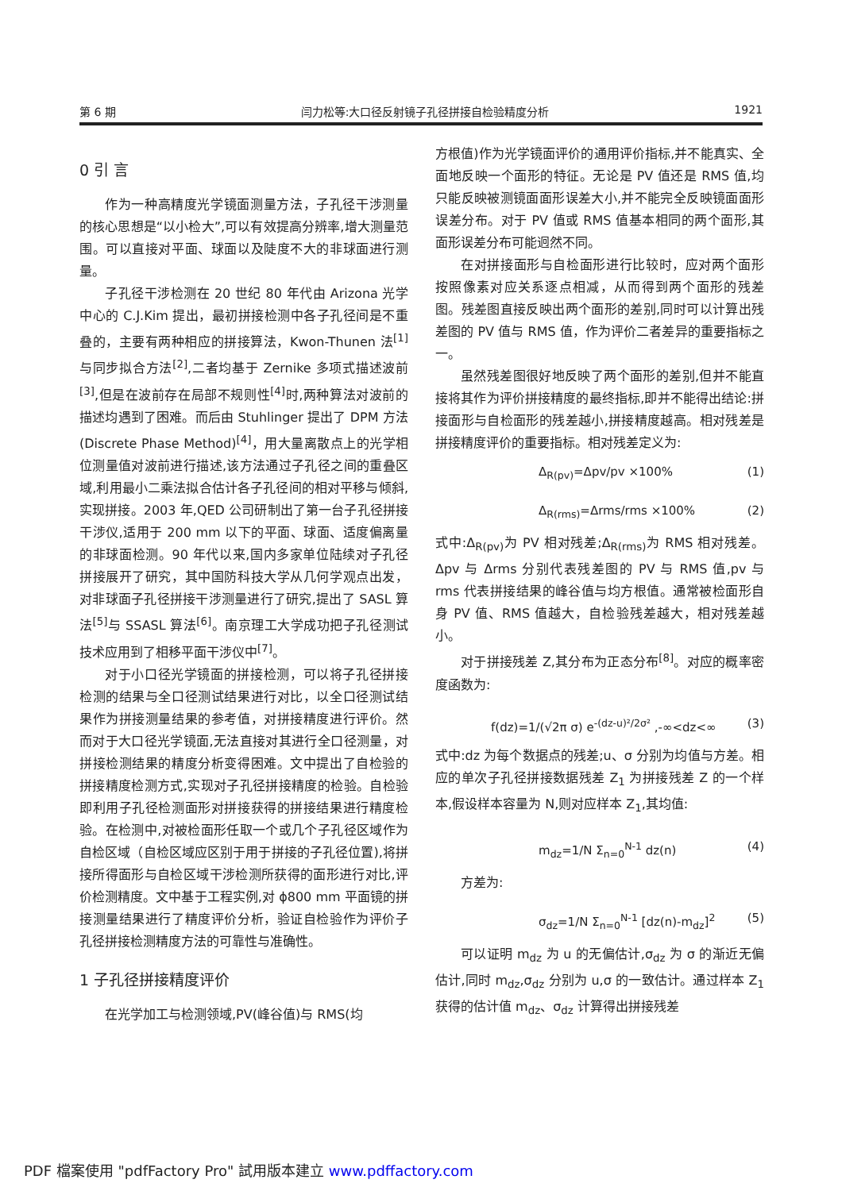第 6 期 闫力松等:大口径反射镜子孔径拼接自检验精度分析 1921
0 引 言
作为一种高精度光学镜面测量方法，子孔径干涉测量的核心思想是“以小检大”,可以有效提高分辨率,增大测量范围。可以直接对平面、球面以及陡度不大的非球面进行测量。
子孔径干涉检测在 20 世纪 80 年代由 Arizona 光学中心的 C.J.Kim 提出，最初拼接检测中各子孔径间是不重叠的，主要有两种相应的拼接算法，Kwon-Thunen 法<sup>[1]</sup>与同步拟合方法<sup>[2]</sup>,二者均基于 Zernike 多项式描述波前<sup>[3]</sup>,但是在波前存在局部不规则性<sup>[4]</sup>时,两种算法对波前的描述均遇到了困难。而后由 Stuhlinger 提出了 DPM 方法(Discrete Phase Method)<sup>[4]</sup>，用大量离散点上的光学相位测量值对波前进行描述,该方法通过子孔径之间的重叠区域,利用最小二乘法拟合估计各子孔径间的相对平移与倾斜,实现拼接。2003 年,QED 公司研制出了第一台子孔径拼接干涉仪,适用于 200 mm 以下的平面、球面、适度偏离量的非球面检测。90 年代以来,国内多家单位陆续对子孔径拼接展开了研究，其中国防科技大学从几何学观点出发，对非球面子孔径拼接干涉测量进行了研究,提出了 SASL 算法<sup>[5]</sup>与 SSASL 算法<sup>[6]</sup>。南京理工大学成功把子孔径测试技术应用到了相移平面干涉仪中<sup>[7]</sup>。
对于小口径光学镜面的拼接检测，可以将子孔径拼接检测的结果与全口径测试结果进行对比，以全口径测试结果作为拼接测量结果的参考值，对拼接精度进行评价。然而对于大口径光学镜面,无法直接对其进行全口径测量，对拼接检测结果的精度分析变得困难。文中提出了自检验的拼接精度检测方式,实现对子孔径拼接精度的检验。自检验即利用子孔径检测面形对拼接获得的拼接结果进行精度检验。在检测中,对被检面形任取一个或几个子孔径区域作为自检区域（自检区域应区别于用于拼接的子孔径位置),将拼接所得面形与自检区域干涉检测所获得的面形进行对比,评价检测精度。文中基于工程实例,对 ϕ800 mm 平面镜的拼接测量结果进行了精度评价分析，验证自检验作为评价子孔径拼接检测精度方法的可靠性与准确性。
1 子孔径拼接精度评价
在光学加工与检测领域,PV(峰谷值)与 RMS(均
方根值)作为光学镜面评价的通用评价指标,并不能真实、全面地反映一个面形的特征。无论是 PV 值还是 RMS 值,均只能反映被测镜面面形误差大小,并不能完全反映镜面面形误差分布。对于 PV 值或 RMS 值基本相同的两个面形,其面形误差分布可能迥然不同。
在对拼接面形与自检面形进行比较时，应对两个面形按照像素对应关系逐点相减，从而得到两个面形的残差图。残差图直接反映出两个面形的差别,同时可以计算出残差图的 PV 值与 RMS 值，作为评价二者差异的重要指标之一。
虽然残差图很好地反映了两个面形的差别,但并不能直接将其作为评价拼接精度的最终指标,即并不能得出结论:拼接面形与自检面形的残差越小,拼接精度越高。相对残差是拼接精度评价的重要指标。相对残差定义为:
Δ<sub>R(pv)</sub>=Δpv/pv ×100% (1)
Δ<sub>R(rms)</sub>=Δrms/rms ×100% (2)
式中:Δ<sub>R(pv)</sub>为 PV 相对残差;Δ<sub>R(rms)</sub>为 RMS 相对残差。Δpv 与 Δrms 分别代表残差图的 PV 与 RMS 值,pv 与 rms 代表拼接结果的峰谷值与均方根值。通常被检面形自身 PV 值、RMS 值越大，自检验残差越大，相对残差越小。
对于拼接残差 Z,其分布为正态分布<sup>[8]</sup>。对应的概率密度函数为:
f(dz)=1/(√2π σ) e<sup>-(dz-u)²/2σ²</sup> ,-∞<dz<∞ (3)
式中:dz 为每个数据点的残差;u、σ 分别为均值与方差。相应的单次子孔径拼接数据残差 Z<sub>1</sub> 为拼接残差 Z 的一个样本,假设样本容量为 N,则对应样本 Z<sub>1</sub>,其均值:
m<sub>dz</sub>=1/N Σ<sub>n=0</sub><sup>N-1</sup> dz(n) (4)
方差为:
σ<sub>dz</sub>=1/N Σ<sub>n=0</sub><sup>N-1</sup> [dz(n)-m<sub>dz</sub>]<sup>2</sup> (5)
可以证明 m<sub>dz</sub> 为 u 的无偏估计,σ<sub>dz</sub> 为 σ 的渐近无偏估计,同时 m<sub>dz</sub>,σ<sub>dz</sub> 分别为 u,σ 的一致估计。通过样本 Z<sub>1</sub> 获得的估计值 m<sub>dz</sub>、σ<sub>dz</sub> 计算得出拼接残差
PDF 檔案使用 "pdfFactory Pro" 試用版本建立 www.pdffactory.com